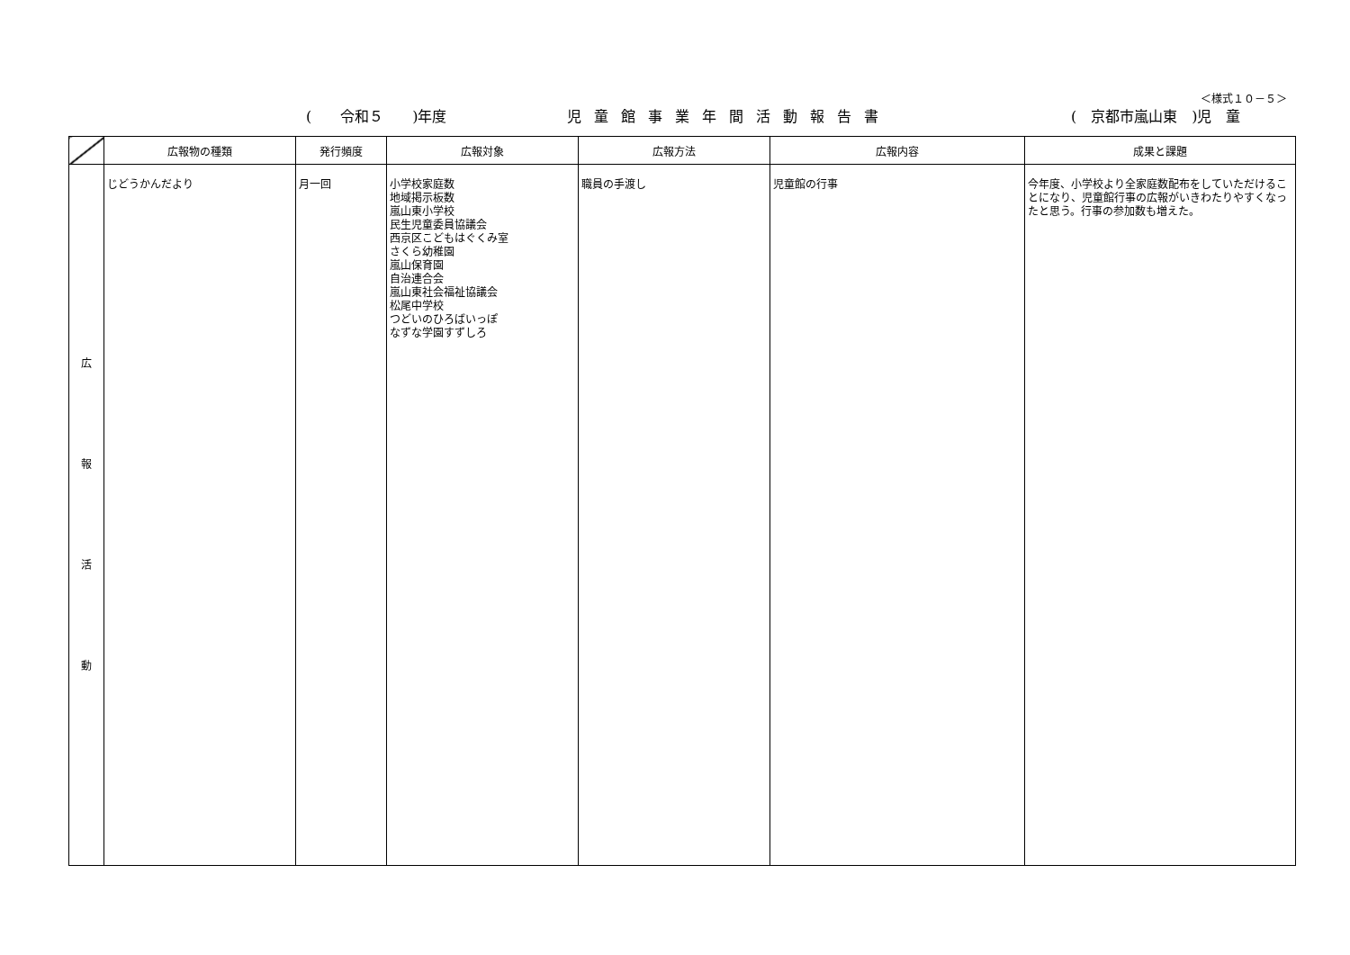＜様式１０－５＞
(　　令和５　　)年度 児童館事業年間活動報告書 (　京都市嵐山東　)児　童
| | 広報物の種類 | 発行頻度 | 広報対象 | 広報方法 | 広報内容 | 成果と課題 |
| --- | --- | --- | --- | --- | --- | --- |
| 広 報 活 動 | じどうかんだより | 月一回 | 小学校家庭数 地域掲示板数 嵐山東小学校 民生児童委員協議会 西京区こどもはぐくみ室 さくら幼稚園 嵐山保育園 自治連合会 嵐山東社会福祉協議会 松尾中学校 つどいのひろばいっぽ なずな学園すずしろ | 職員の手渡し | 児童館の行事 | 今年度、小学校より全家庭数配布をしていただけることになり、児童館行事の広報がいきわたりやすくなったと思う。行事の参加数も増えた。 |